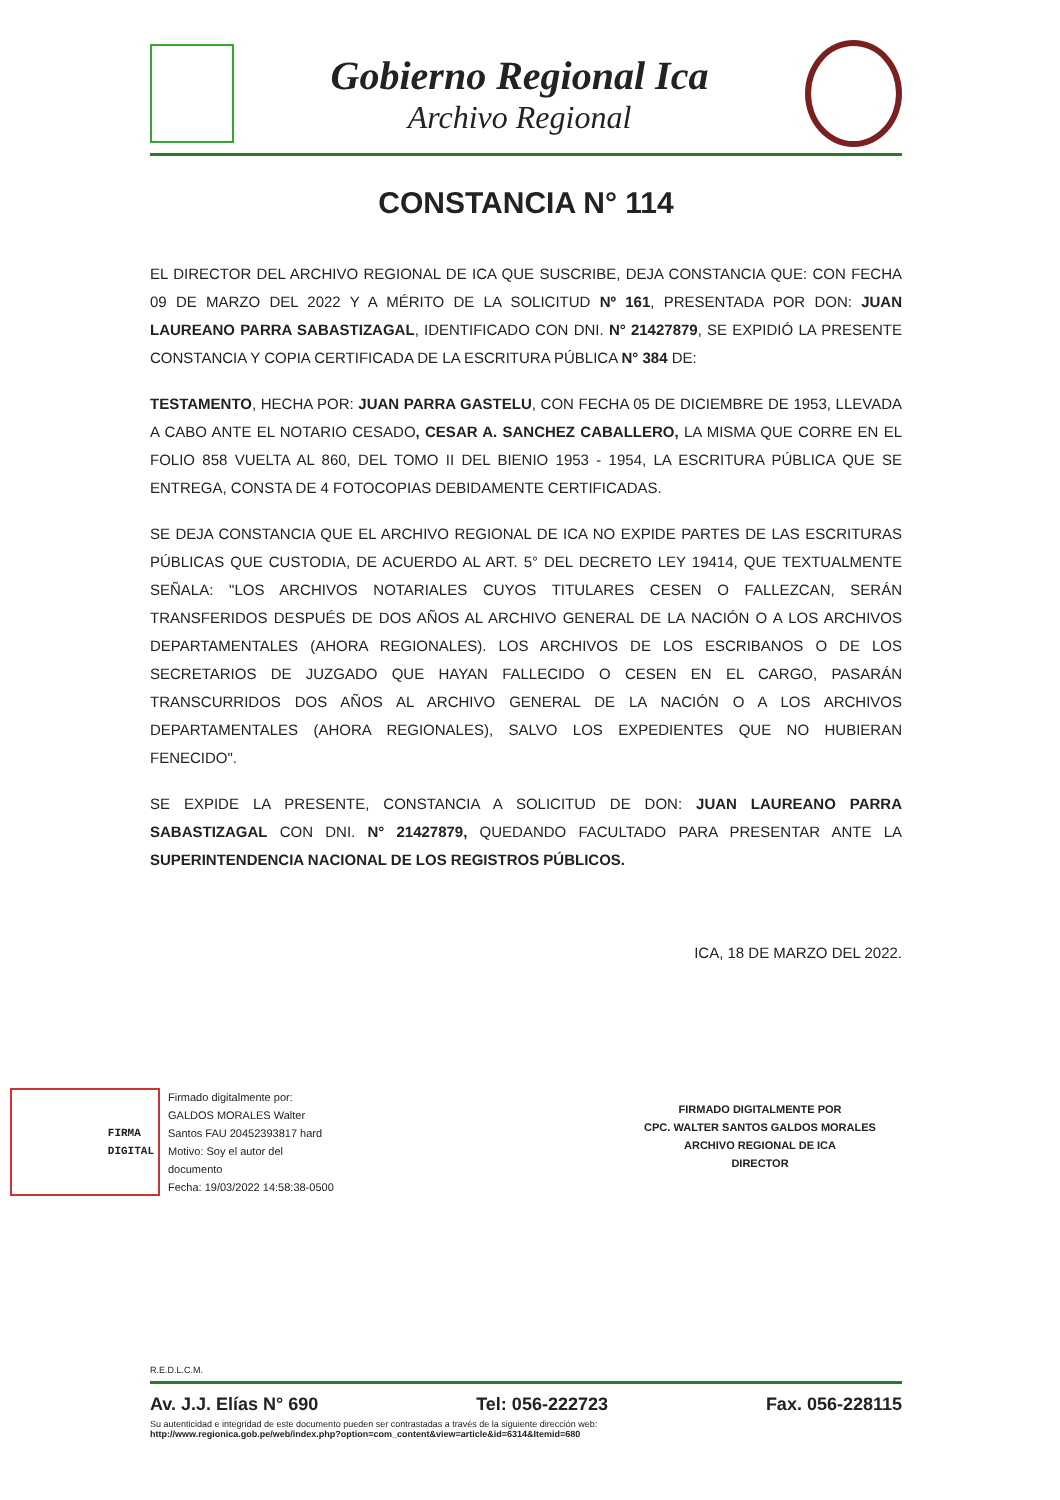Gobierno Regional Ica
Archivo Regional
CONSTANCIA N° 114
EL DIRECTOR DEL ARCHIVO REGIONAL DE ICA QUE SUSCRIBE, DEJA CONSTANCIA QUE: CON FECHA 09 DE MARZO DEL 2022 Y A MÉRITO DE LA SOLICITUD Nº 161, PRESENTADA POR DON: JUAN LAUREANO PARRA SABASTIZAGAL, IDENTIFICADO CON DNI. N° 21427879, SE EXPIDIÓ LA PRESENTE CONSTANCIA Y COPIA CERTIFICADA DE LA ESCRITURA PÚBLICA N° 384 DE:
TESTAMENTO, HECHA POR: JUAN PARRA GASTELU, CON FECHA 05 DE DICIEMBRE DE 1953, LLEVADA A CABO ANTE EL NOTARIO CESADO, CESAR A. SANCHEZ CABALLERO, LA MISMA QUE CORRE EN EL FOLIO 858 VUELTA AL 860, DEL TOMO II DEL BIENIO 1953 - 1954, LA ESCRITURA PÚBLICA QUE SE ENTREGA, CONSTA DE 4 FOTOCOPIAS DEBIDAMENTE CERTIFICADAS.
SE DEJA CONSTANCIA QUE EL ARCHIVO REGIONAL DE ICA NO EXPIDE PARTES DE LAS ESCRITURAS PÚBLICAS QUE CUSTODIA, DE ACUERDO AL ART. 5° DEL DECRETO LEY 19414, QUE TEXTUALMENTE SEÑALA: "LOS ARCHIVOS NOTARIALES CUYOS TITULARES CESEN O FALLEZCAN, SERÁN TRANSFERIDOS DESPUÉS DE DOS AÑOS AL ARCHIVO GENERAL DE LA NACIÓN O A LOS ARCHIVOS DEPARTAMENTALES (AHORA REGIONALES). LOS ARCHIVOS DE LOS ESCRIBANOS O DE LOS SECRETARIOS DE JUZGADO QUE HAYAN FALLECIDO O CESEN EN EL CARGO, PASARÁN TRANSCURRIDOS DOS AÑOS AL ARCHIVO GENERAL DE LA NACIÓN O A LOS ARCHIVOS DEPARTAMENTALES (AHORA REGIONALES), SALVO LOS EXPEDIENTES QUE NO HUBIERAN FENECIDO".
SE EXPIDE LA PRESENTE, CONSTANCIA A SOLICITUD DE DON: JUAN LAUREANO PARRA SABASTIZAGAL CON DNI. N° 21427879, QUEDANDO FACULTADO PARA PRESENTAR ANTE LA SUPERINTENDENCIA NACIONAL DE LOS REGISTROS PÚBLICOS.
ICA, 18 DE MARZO DEL 2022.
FIRMA
DIGITAL
Firmado digitalmente por:
GALDOS MORALES Walter
Santos FAU 20452393817 hard
Motivo: Soy el autor del
documento
Fecha: 19/03/2022 14:58:38-0500
FIRMADO DIGITALMENTE POR
CPC. WALTER SANTOS GALDOS MORALES
ARCHIVO REGIONAL DE ICA
DIRECTOR
R.E.D.L.C.M.
Av. J.J. Elías N° 690 Tel: 056-222723 Fax. 056-228115
Su autenticidad e integridad de este documento pueden ser contrastadas a través de la siguiente dirección web:
http://www.regionica.gob.pe/web/index.php?option=com_content&view=article&id=6314&Itemid=680